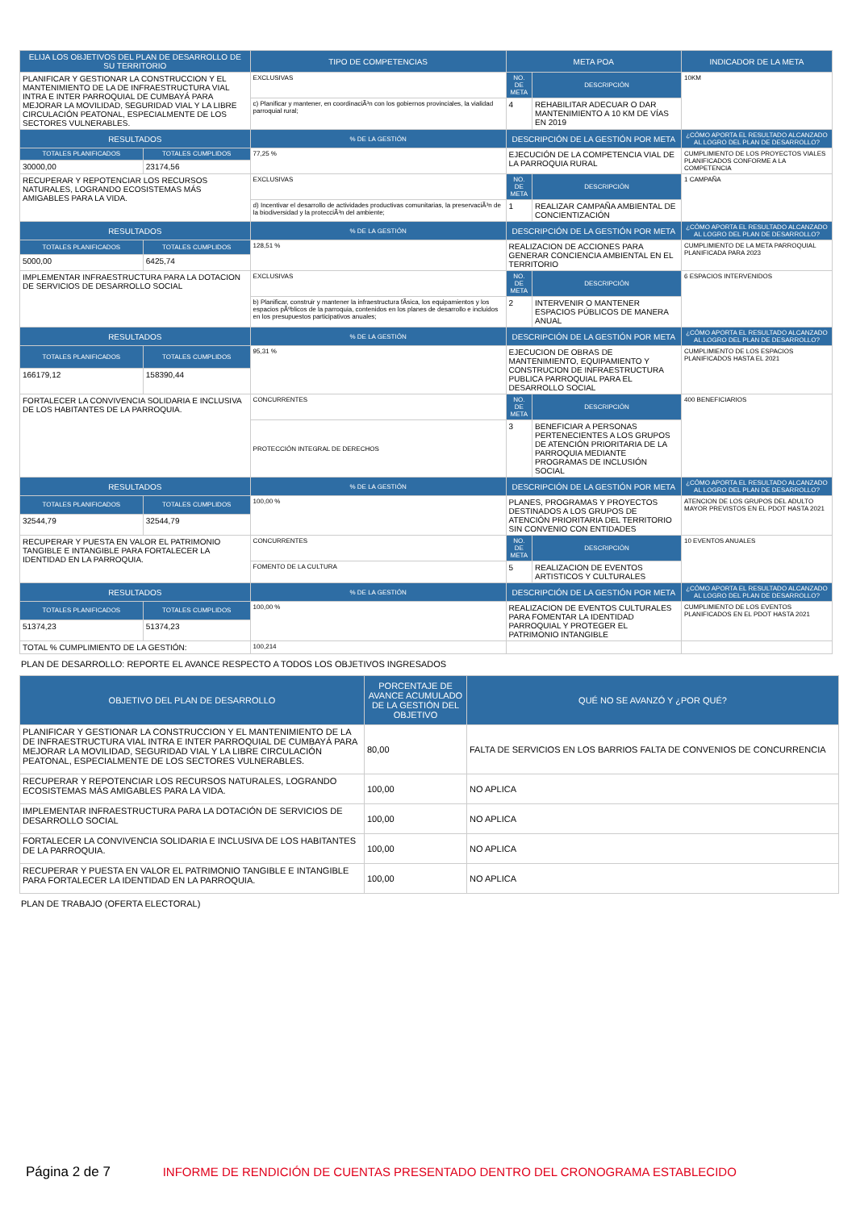| ELIJA LOS OBJETIVOS DEL PLAN DE DESARROLLO DE SU TERRITORIO | | TIPO DE COMPETENCIAS | META POA | | INDICADOR DE LA META |
| --- | --- | --- | --- | --- | --- |
| PLANIFICAR Y GESTIONAR LA CONSTRUCCION Y EL MANTENIMIENTO DE LA DE INFRAESTRUCTURA VIAL INTRA E INTER PARROQUIAL DE CUMBAYÁ PARA MEJORAR LA MOVILIDAD, SEGURIDAD VIAL Y LA LIBRE CIRCULACIÓN PEATONAL, ESPECIALMENTE DE LOS SECTORES VULNERABLES. | | EXCLUSIVAS | NO. DE META | DESCRIPCIÓN | 10KM |
| | | c) Planificar y mantener, en coordinaciÃ³n con los gobiernos provinciales, la vialidad parroquial rural; | 4 | REHABILITAR ADECUAR O DAR MANTENIMIENTO A 10 KM DE VÍAS EN 2019 | |
| RESULTADOS | | % DE LA GESTIÓN | DESCRIPCIÓN DE LA GESTIÓN POR META | | ¿CÓMO APORTA EL RESULTADO ALCANZADO AL LOGRO DEL PLAN DE DESARROLLO? |
| TOTALES PLANIFICADOS | TOTALES CUMPLIDOS | 77,25 % | EJECUCIÓN DE LA COMPETENCIA VIAL DE LA PARROQUIA RURAL | | CUMPLIMIENTO DE LOS PROYECTOS VIALES PLANIFICADOS CONFORME A LA COMPETENCIA |
| 30000,00 | 23174,56 | | | | |
| RECUPERAR Y REPOTENCIAR LOS RECURSOS NATURALES, LOGRANDO ECOSISTEMAS MÁS AMIGABLES PARA LA VIDA. | | EXCLUSIVAS | NO. DE META | DESCRIPCIÓN | 1 CAMPAÑA |
| | | d) Incentivar el desarrollo de actividades productivas comunitarias, la preservaciÃ³n de la biodiversidad y la protecciÃ³n del ambiente; | 1 | REALIZAR CAMPAÑA AMBIENTAL DE CONCIENTIZACIÓN | |
| RESULTADOS | | % DE LA GESTIÓN | DESCRIPCIÓN DE LA GESTIÓN POR META | | ¿CÓMO APORTA EL RESULTADO ALCANZADO AL LOGRO DEL PLAN DE DESARROLLO? |
| TOTALES PLANIFICADOS | TOTALES CUMPLIDOS | 128,51 % | REALIZACION DE ACCIONES PARA GENERAR CONCIENCIA AMBIENTAL EN EL TERRITORIO | | CUMPLIMIENTO DE LA META PARROQUIAL PLANIFICADA PARA 2023 |
| 5000,00 | 6425,74 | | | | |
| IMPLEMENTAR INFRAESTRUCTURA PARA LA DOTACION DE SERVICIOS DE DESARROLLO SOCIAL | | EXCLUSIVAS | NO. DE META | DESCRIPCIÓN | 6 ESPACIOS INTERVENIDOS |
| | | b) Planificar, construir y mantener la infraestructura fÃ­sica, los equipamientos y los espacios pÃºblicos de la parroquia, contenidos en los planes de desarrollo e incluidos en los presupuestos participativos anuales; | 2 | INTERVENIR O MANTENER ESPACIOS PÚBLICOS DE MANERA ANUAL | |
| RESULTADOS | | % DE LA GESTIÓN | DESCRIPCIÓN DE LA GESTIÓN POR META | | ¿CÓMO APORTA EL RESULTADO ALCANZADO AL LOGRO DEL PLAN DE DESARROLLO? |
| TOTALES PLANIFICADOS | TOTALES CUMPLIDOS | 95,31 % | EJECUCION DE OBRAS DE MANTENIMIENTO, EQUIPAMIENTO Y CONSTRUCION DE INFRAESTRUCTURA PUBLICA PARROQUIAL PARA EL DESARROLLO SOCIAL | | CUMPLIMIENTO DE LOS ESPACIOS PLANIFICADOS HASTA EL 2021 |
| 166179,12 | 158390,44 | | | | |
| FORTALECER LA CONVIVENCIA SOLIDARIA E INCLUSIVA DE LOS HABITANTES DE LA PARROQUIA. | | CONCURRENTES | NO. DE META | DESCRIPCIÓN | 400 BENEFICIARIOS |
| | | PROTECCIÓN INTEGRAL DE DERECHOS | 3 | BENEFICIAR A PERSONAS PERTENECIENTES A LOS GRUPOS DE ATENCIÓN PRIORITARIA DE LA PARROQUIA MEDIANTE PROGRAMAS DE INCLUSIÓN SOCIAL | |
| RESULTADOS | | % DE LA GESTIÓN | DESCRIPCIÓN DE LA GESTIÓN POR META | | ¿CÓMO APORTA EL RESULTADO ALCANZADO AL LOGRO DEL PLAN DE DESARROLLO? |
| TOTALES PLANIFICADOS | TOTALES CUMPLIDOS | 100,00 % | PLANES, PROGRAMAS Y PROYECTOS DESTINADOS A LOS GRUPOS DE ATENCIÓN PRIORITARIA DEL TERRITORIO SIN CONVENIO CON ENTIDADES | | ATENCION DE LOS GRUPOS DEL ADULTO MAYOR PREVISTOS EN EL PDOT HASTA 2021 |
| 32544,79 | 32544,79 | | | | |
| RECUPERAR Y PUESTA EN VALOR EL PATRIMONIO TANGIBLE E INTANGIBLE PARA FORTALECER LA IDENTIDAD EN LA PARROQUIA. | | CONCURRENTES | NO. DE META | DESCRIPCIÓN | 10 EVENTOS ANUALES |
| | | FOMENTO DE LA CULTURA | 5 | REALIZACION DE EVENTOS ARTISTICOS Y CULTURALES | |
| RESULTADOS | | % DE LA GESTIÓN | DESCRIPCIÓN DE LA GESTIÓN POR META | | ¿CÓMO APORTA EL RESULTADO ALCANZADO AL LOGRO DEL PLAN DE DESARROLLO? |
| TOTALES PLANIFICADOS | TOTALES CUMPLIDOS | 100,00 % | REALIZACION DE EVENTOS CULTURALES PARA FOMENTAR LA IDENTIDAD PARROQUIAL Y PROTEGER EL PATRIMONIO INTANGIBLE | | CUMPLIMIENTO DE LOS EVENTOS PLANIFICADOS EN EL PDOT HASTA 2021 |
| 51374,23 | 51374,23 | | | | |
| TOTAL % CUMPLIMIENTO DE LA GESTIÓN: | | 100,214 | | | |
PLAN DE DESARROLLO: REPORTE EL AVANCE RESPECTO A TODOS LOS OBJETIVOS INGRESADOS
| OBJETIVO DEL PLAN DE DESARROLLO | PORCENTAJE DE AVANCE ACUMULADO DE LA GESTIÓN DEL OBJETIVO | QUÉ NO SE AVANZÓ Y ¿POR QUÉ? |
| --- | --- | --- |
| PLANIFICAR Y GESTIONAR LA CONSTRUCCION Y EL MANTENIMIENTO DE LA DE INFRAESTRUCTURA VIAL INTRA E INTER PARROQUIAL DE CUMBAYÁ PARA MEJORAR LA MOVILIDAD, SEGURIDAD VIAL Y LA LIBRE CIRCULACIÓN PEATONAL, ESPECIALMENTE DE LOS SECTORES VULNERABLES. | 80,00 | FALTA DE SERVICIOS EN LOS BARRIOS FALTA DE CONVENIOS DE CONCURRENCIA |
| RECUPERAR Y REPOTENCIAR LOS RECURSOS NATURALES, LOGRANDO ECOSISTEMAS MÁS AMIGABLES PARA LA VIDA. | 100,00 | NO APLICA |
| IMPLEMENTAR INFRAESTRUCTURA PARA LA DOTACIÓN DE SERVICIOS DE DESARROLLO SOCIAL | 100,00 | NO APLICA |
| FORTALECER LA CONVIVENCIA SOLIDARIA E INCLUSIVA DE LOS HABITANTES DE LA PARROQUIA. | 100,00 | NO APLICA |
| RECUPERAR Y PUESTA EN VALOR EL PATRIMONIO TANGIBLE E INTANGIBLE PARA FORTALECER LA IDENTIDAD EN LA PARROQUIA. | 100,00 | NO APLICA |
PLAN DE TRABAJO (OFERTA ELECTORAL)
Página 2 de 7 INFORME DE RENDICIÓN DE CUENTAS PRESENTADO DENTRO DEL CRONOGRAMA ESTABLECIDO